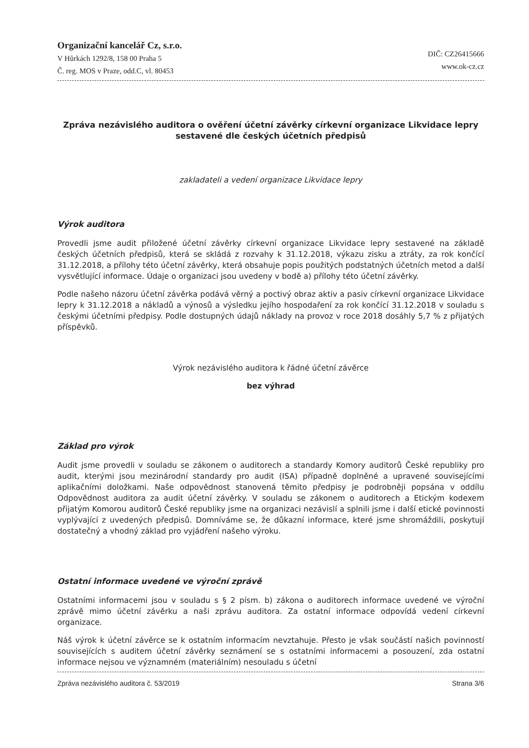Organizační kancelář Cz, s.r.o.
V Hůrkách 1292/8, 158 00 Praha 5
Č. reg. MOS v Praze, odd.C, vl. 80453
DIČ: CZ26415666
www.ok-cz.cz
Zpráva nezávislého auditora o ověření účetní závěrky církevní organizace Likvidace lepry sestavené dle českých účetních předpisů
zakladateli a vedení organizace Likvidace lepry
Výrok auditora
Provedli jsme audit přiložené účetní závěrky církevní organizace Likvidace lepry sestavené na základě českých účetních předpisů, která se skládá z rozvahy k 31.12.2018, výkazu zisku a ztráty, za rok končící 31.12.2018, a přílohy této účetní závěrky, která obsahuje popis použitých podstatných účetních metod a další vysvětlující informace. Údaje o organizaci jsou uvedeny v bodě a) přílohy této účetní závěrky.
Podle našeho názoru účetní závěrka podává věrný a poctivý obraz aktiv a pasiv církevní organizace Likvidace lepry k 31.12.2018 a nákladů a výnosů a výsledku jejího hospodaření za rok končící 31.12.2018 v souladu s českými účetními předpisy. Podle dostupných údajů náklady na provoz v roce 2018 dosáhly 5,7 % z přijatých příspěvků.
Výrok nezávislého auditora k řádné účetní závěrce
bez výhrad
Základ pro výrok
Audit jsme provedli v souladu se zákonem o auditorech a standardy Komory auditorů České republiky pro audit, kterými jsou mezinárodní standardy pro audit (ISA) případně doplněné a upravené souvisejícími aplikačními doložkami. Naše odpovědnost stanovená těmito předpisy je podrobněji popsána v oddílu Odpovědnost auditora za audit účetní závěrky. V souladu se zákonem o auditorech a Etickým kodexem přijatým Komorou auditorů České republiky jsme na organizaci nezávislí a splnili jsme i další etické povinnosti vyplývající z uvedených předpisů. Domníváme se, že důkazní informace, které jsme shromáždili, poskytují dostatečný a vhodný základ pro vyjádření našeho výroku.
Ostatní informace uvedené ve výroční zprávě
Ostatními informacemi jsou v souladu s § 2 písm. b) zákona o auditorech informace uvedené ve výroční zprávě mimo účetní závěrku a naši zprávu auditora. Za ostatní informace odpovídá vedení církevní organizace.
Náš výrok k účetní závěrce se k ostatním informacím nevztahuje. Přesto je však součástí našich povinností souvisejících s auditem účetní závěrky seznámení se s ostatními informacemi a posouzení, zda ostatní informace nejsou ve významném (materiálním) nesouladu s účetní
Zpráva nezávislého auditora č. 53/2019 Strana 3/6